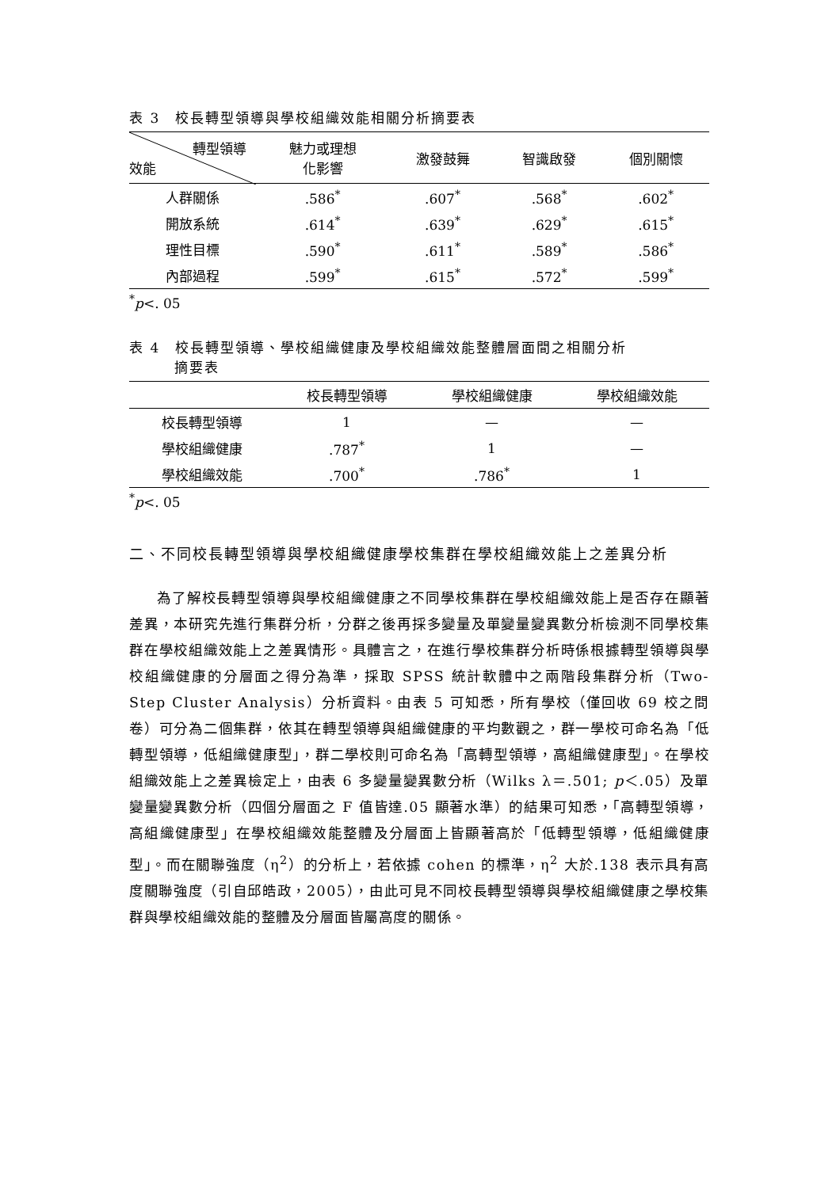表 3　校長轉型領導與學校組織效能相關分析摘要表
| 轉型領導 效能 | 魅力或理想 化影響 | 激發鼓舞 | 智識啟發 | 個別關懷 |
| --- | --- | --- | --- | --- |
| 人群關係 | .586<sup>*</sup> | .607<sup>*</sup> | .568<sup>*</sup> | .602<sup>*</sup> |
| 開放系統 | .614<sup>*</sup> | .639<sup>*</sup> | .629<sup>*</sup> | .615<sup>*</sup> |
| 理性目標 | .590<sup>*</sup> | .611<sup>*</sup> | .589<sup>*</sup> | .586<sup>*</sup> |
| 內部過程 | .599<sup>*</sup> | .615<sup>*</sup> | .572<sup>*</sup> | .599<sup>*</sup> |
<sup>*</sup> p<. 05
表 4　校長轉型領導、學校組織健康及學校組織效能整體層面間之相關分析
　　　摘要表
| | 校長轉型領導 | 學校組織健康 | 學校組織效能 |
| --- | --- | --- | --- |
| 校長轉型領導 | 1 | — | — |
| 學校組織健康 | .787<sup>*</sup> | 1 | — |
| 學校組織效能 | .700<sup>*</sup> | .786<sup>*</sup> | 1 |
<sup>*</sup> p<. 05
二、不同校長轉型領導與學校組織健康學校集群在學校組織效能上之差異分析
為了解校長轉型領導與學校組織健康之不同學校集群在學校組織效能上是否存在顯著差異，本研究先進行集群分析，分群之後再採多變量及單變量變異數分析檢測不同學校集群在學校組織效能上之差異情形。具體言之，在進行學校集群分析時係根據轉型領導與學校組織健康的分層面之得分為準，採取 SPSS 統計軟體中之兩階段集群分析（Two-Step Cluster Analysis）分析資料。由表 5 可知悉，所有學校（僅回收 69 校之問卷）可分為二個集群，依其在轉型領導與組織健康的平均數觀之，群一學校可命名為「低轉型領導，低組織健康型」，群二學校則可命名為「高轉型領導，高組織健康型」。在學校組織效能上之差異檢定上，由表 6 多變量變異數分析（Wilks λ＝.501; p＜.05）及單變量變異數分析（四個分層面之 F 值皆達.05 顯著水準）的結果可知悉，「高轉型領導，高組織健康型」在學校組織效能整體及分層面上皆顯著高於「低轉型領導，低組織健康型」。而在關聯強度（η<sup>2</sup>）的分析上，若依據 cohen 的標準，η<sup>2</sup> 大於.138 表示具有高度關聯強度（引自邱皓政，2005），由此可見不同校長轉型領導與學校組織健康之學校集群與學校組織效能的整體及分層面皆屬高度的關係。